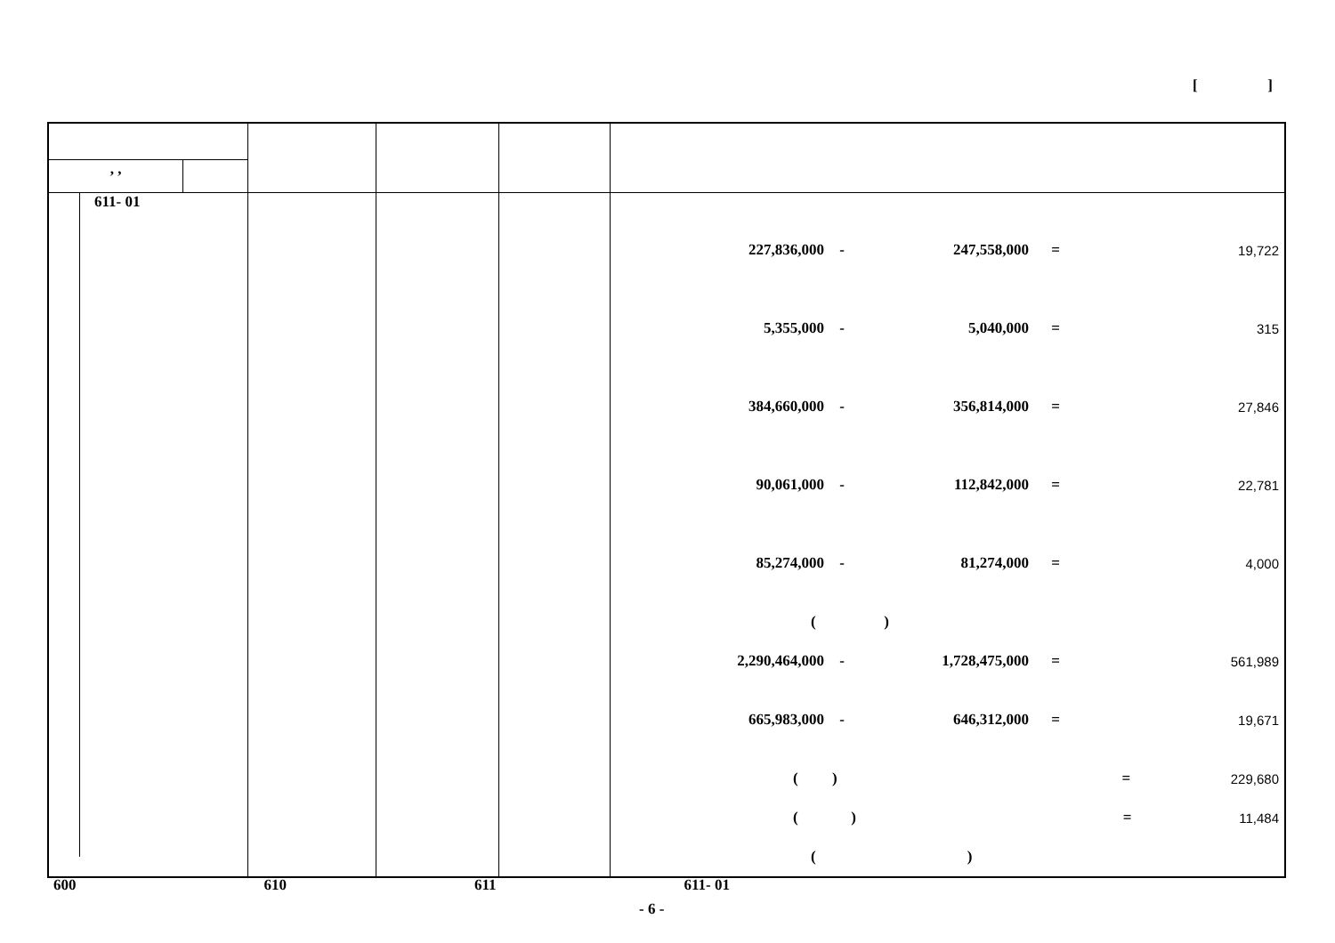[]
| , , | | | | | |
| 611- 01 | | | | | 227,836,000 - 247,558,000 = 19,722 5,355,000 - 5,040,000 = 315 384,660,000 - 356,814,000 = 27,846 90,061,000 - 112,842,000 = 22,781 85,274,000 - 81,274,000 = 4,000 ( ) 2,290,464,000 - 1,728,475,000 = 561,989 665,983,000 - 646,312,000 = 19,671 ( ) = 229,680 ( ) = 11,484 ( ) |
600 610 611 611- 01
- 6 -